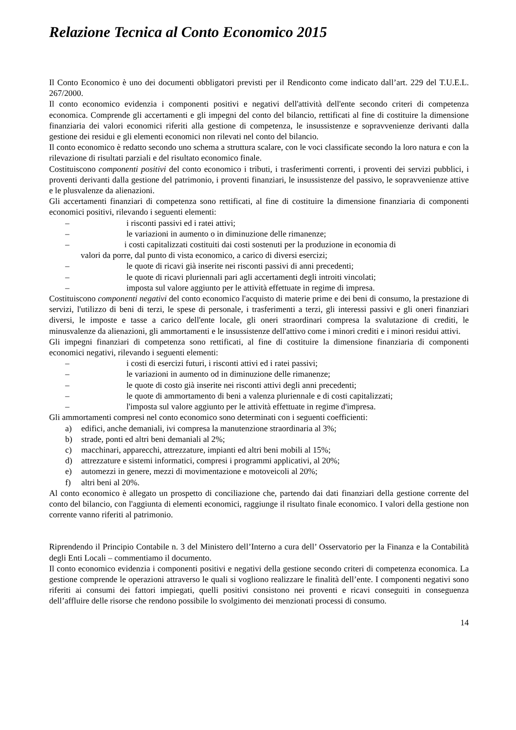Relazione Tecnica al Conto Economico 2015
Il Conto Economico è uno dei documenti obbligatori previsti per il Rendiconto come indicato dall’art. 229 del T.U.E.L. 267/2000.
Il conto economico evidenzia i componenti positivi e negativi dell'attività dell'ente secondo criteri di competenza economica. Comprende gli accertamenti e gli impegni del conto del bilancio, rettificati al fine di costituire la dimensione finanziaria dei valori economici riferiti alla gestione di competenza, le insussistenze e sopravvenienze derivanti dalla gestione dei residui e gli elementi economici non rilevati nel conto del bilancio.
Il conto economico è redatto secondo uno schema a struttura scalare, con le voci classificate secondo la loro natura e con la rilevazione di risultati parziali e del risultato economico finale.
Costituiscono componenti positivi del conto economico i tributi, i trasferimenti correnti, i proventi dei servizi pubblici, i proventi derivanti dalla gestione del patrimonio, i proventi finanziari, le insussistenze del passivo, le sopravvenienze attive e le plusvalenze da alienazioni.
Gli accertamenti finanziari di competenza sono rettificati, al fine di costituire la dimensione finanziaria di componenti economici positivi, rilevando i seguenti elementi:
– i risconti passivi ed i ratei attivi;
– le variazioni in aumento o in diminuzione delle rimanenze;
– i costi capitalizzati costituiti dai costi sostenuti per la produzione in economia di
valori da porre, dal punto di vista economico, a carico di diversi esercizi;
– le quote di ricavi già inserite nei risconti passivi di anni precedenti;
– le quote di ricavi pluriennali pari agli accertamenti degli introiti vincolati;
– imposta sul valore aggiunto per le attività effettuate in regime di impresa.
Costituiscono componenti negativi del conto economico l'acquisto di materie prime e dei beni di consumo, la prestazione di servizi, l'utilizzo di beni di terzi, le spese di personale, i trasferimenti a terzi, gli interessi passivi e gli oneri finanziari diversi, le imposte e tasse a carico dell'ente locale, gli oneri straordinari compresa la svalutazione di crediti, le minusvalenze da alienazioni, gli ammortamenti e le insussistenze dell'attivo come i minori crediti e i minori residui attivi.
Gli impegni finanziari di competenza sono rettificati, al fine di costituire la dimensione finanziaria di componenti economici negativi, rilevando i seguenti elementi:
– i costi di esercizi futuri, i risconti attivi ed i ratei passivi;
– le variazioni in aumento od in diminuzione delle rimanenze;
– le quote di costo già inserite nei risconti attivi degli anni precedenti;
– le quote di ammortamento di beni a valenza pluriennale e di costi capitalizzati;
– l'imposta sul valore aggiunto per le attività effettuate in regime d'impresa.
Gli ammortamenti compresi nel conto economico sono determinati con i seguenti coefficienti:
a) edifici, anche demaniali, ivi compresa la manutenzione straordinaria al 3%;
b) strade, ponti ed altri beni demaniali al 2%;
c) macchinari, apparecchi, attrezzature, impianti ed altri beni mobili al 15%;
d) attrezzature e sistemi informatici, compresi i programmi applicativi, al 20%;
e) automezzi in genere, mezzi di movimentazione e motoveicoli al 20%;
f) altri beni al 20%.
Al conto economico è allegato un prospetto di conciliazione che, partendo dai dati finanziari della gestione corrente del conto del bilancio, con l'aggiunta di elementi economici, raggiunge il risultato finale economico. I valori della gestione non corrente vanno riferiti al patrimonio.
Riprendendo il Principio Contabile n. 3 del Ministero dell’Interno a cura dell’ Osservatorio per la Finanza e la Contabilità degli Enti Locali – commentiamo il documento.
Il conto economico evidenzia i componenti positivi e negativi della gestione secondo criteri di competenza economica. La gestione comprende le operazioni attraverso le quali si vogliono realizzare le finalità dell’ente. I componenti negativi sono riferiti ai consumi dei fattori impiegati, quelli positivi consistono nei proventi e ricavi conseguiti in conseguenza dell’affluire delle risorse che rendono possibile lo svolgimento dei menzionati processi di consumo.
14